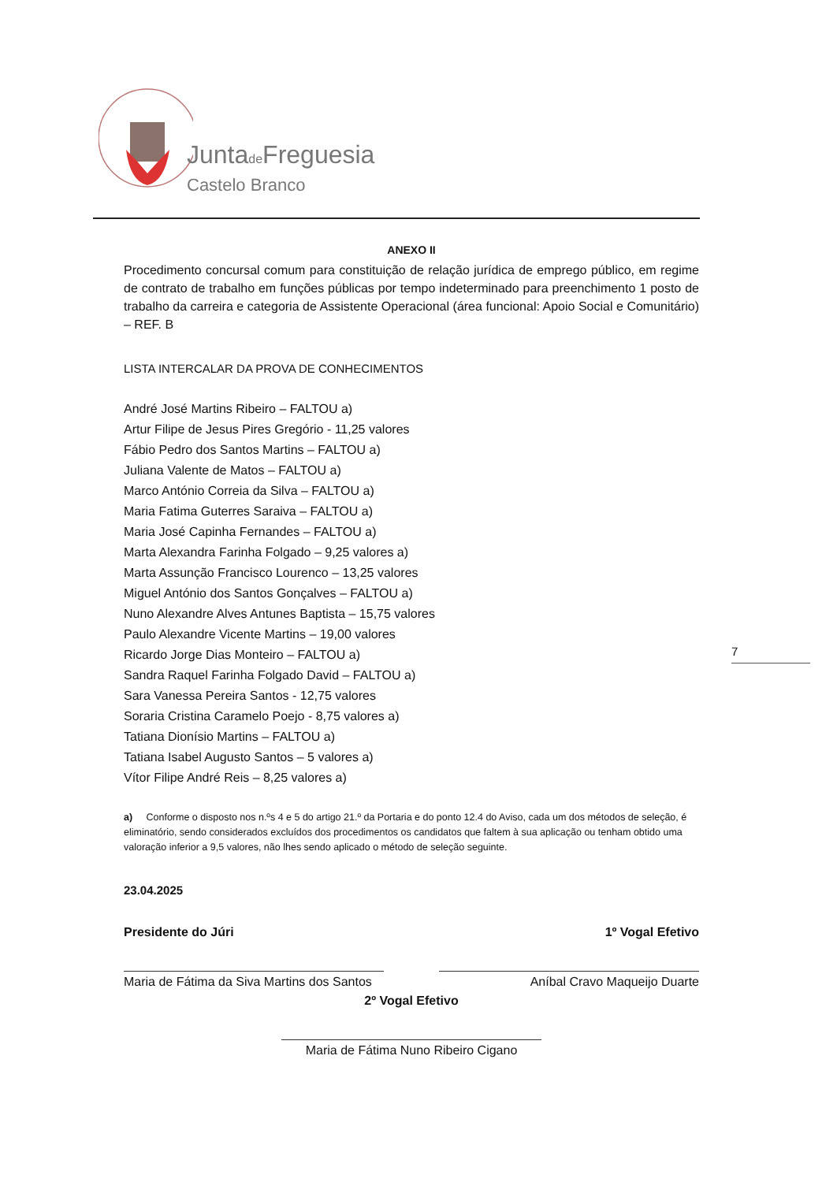Juntade Freguesia
Castelo Branco
7
ANEXO II
Procedimento concursal comum para constituição de relação jurídica de emprego público, em regime de contrato de trabalho em funções públicas por tempo indeterminado para preenchimento 1 posto de trabalho da carreira e categoria de Assistente Operacional (área funcional: Apoio Social e Comunitário) – REF. B
LISTA INTERCALAR DA PROVA DE CONHECIMENTOS
André José Martins Ribeiro – FALTOU a)
Artur Filipe de Jesus Pires Gregório - 11,25 valores
Fábio Pedro dos Santos Martins – FALTOU a)
Juliana Valente de Matos – FALTOU a)
Marco António Correia da Silva – FALTOU a)
Maria Fatima Guterres Saraiva – FALTOU a)
Maria José Capinha Fernandes – FALTOU a)
Marta Alexandra Farinha Folgado – 9,25 valores a)
Marta Assunção Francisco Lourenco – 13,25 valores
Miguel António dos Santos Gonçalves – FALTOU a)
Nuno Alexandre Alves Antunes Baptista – 15,75 valores
Paulo Alexandre Vicente Martins – 19,00 valores
Ricardo Jorge Dias Monteiro – FALTOU a)
Sandra Raquel Farinha Folgado David – FALTOU a)
Sara Vanessa Pereira Santos - 12,75 valores
Soraria Cristina Caramelo Poejo - 8,75 valores a)
Tatiana Dionísio Martins – FALTOU a)
Tatiana Isabel Augusto Santos – 5 valores a)
Vítor Filipe André Reis – 8,25 valores a)
a) Conforme o disposto nos n.ºs 4 e 5 do artigo 21.º da Portaria e do ponto 12.4 do Aviso, cada um dos métodos de seleção, é eliminatório, sendo considerados excluídos dos procedimentos os candidatos que faltem à sua aplicação ou tenham obtido uma valoração inferior a 9,5 valores, não lhes sendo aplicado o método de seleção seguinte.
23.04.2025
Presidente do Júri
Maria de Fátima da Siva Martins dos Santos
1º Vogal Efetivo
Aníbal Cravo Maqueijo Duarte
2º Vogal Efetivo
Maria de Fátima Nuno Ribeiro Cigano